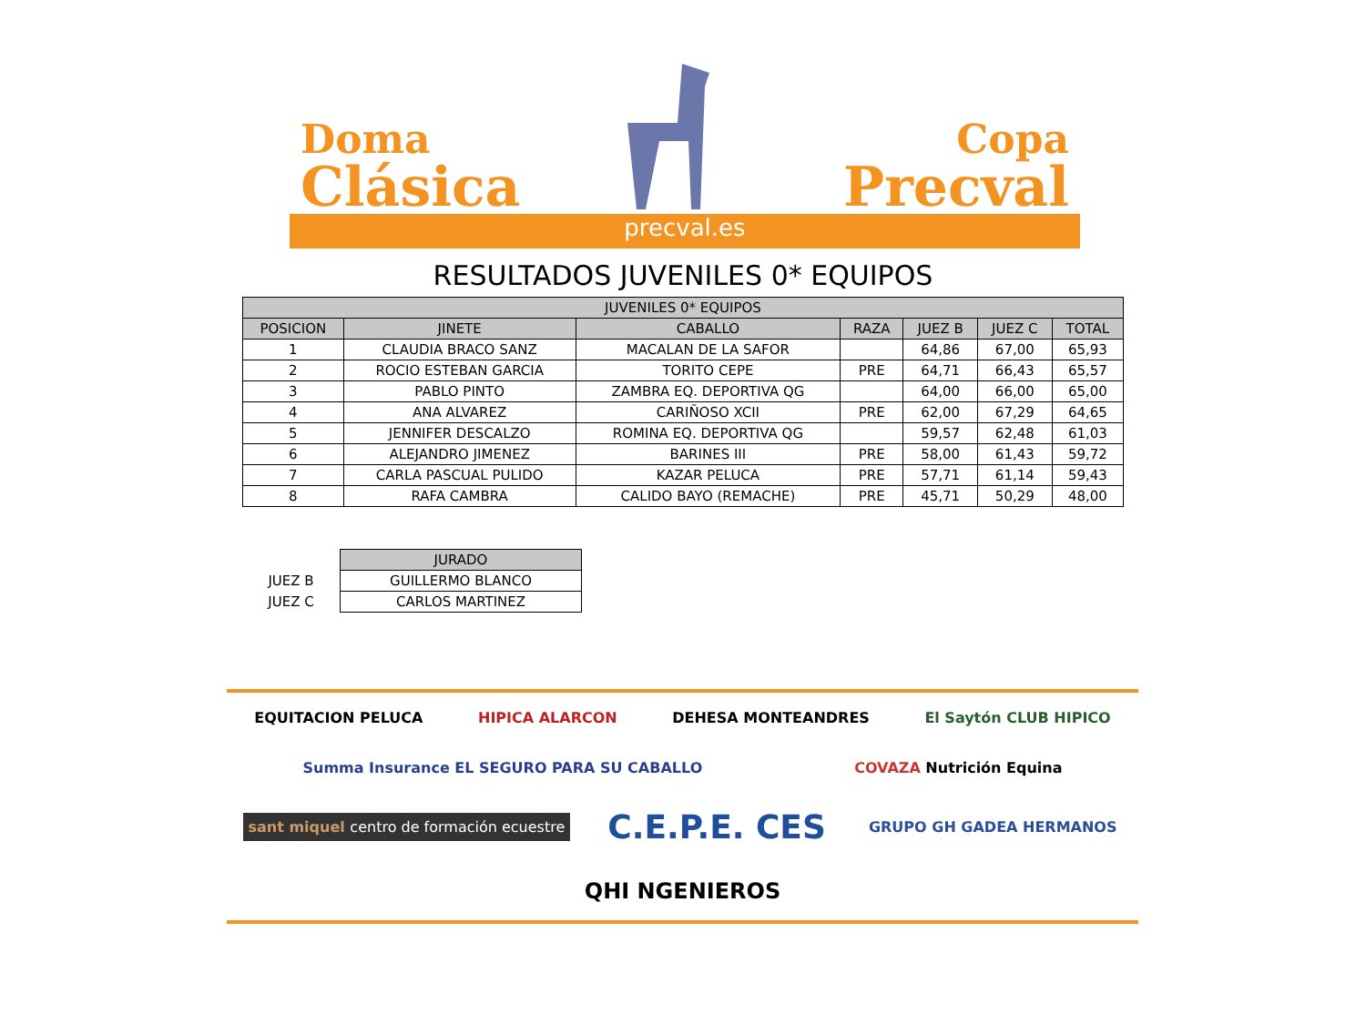Doma
Clásica
Copa
Precval
precval.es
RESULTADOS JUVENILES 0* EQUIPOS
| JUVENILES 0* EQUIPOS | | | | | | |
| --- | --- | --- | --- | --- | --- | --- |
| POSICION | JINETE | CABALLO | RAZA | JUEZ B | JUEZ C | TOTAL |
| 1 | CLAUDIA BRACO SANZ | MACALAN DE LA SAFOR | | 64,86 | 67,00 | 65,93 |
| 2 | ROCIO ESTEBAN GARCIA | TORITO CEPE | PRE | 64,71 | 66,43 | 65,57 |
| 3 | PABLO PINTO | ZAMBRA EQ. DEPORTIVA QG | | 64,00 | 66,00 | 65,00 |
| 4 | ANA ALVAREZ | CARIÑOSO XCII | PRE | 62,00 | 67,29 | 64,65 |
| 5 | JENNIFER DESCALZO | ROMINA EQ. DEPORTIVA QG | | 59,57 | 62,48 | 61,03 |
| 6 | ALEJANDRO JIMENEZ | BARINES III | PRE | 58,00 | 61,43 | 59,72 |
| 7 | CARLA PASCUAL PULIDO | KAZAR PELUCA | PRE | 57,71 | 61,14 | 59,43 |
| 8 | RAFA CAMBRA | CALIDO BAYO (REMACHE) | PRE | 45,71 | 50,29 | 48,00 |
| | JURADO |
| JUEZ B | GUILLERMO BLANCO |
| JUEZ C | CARLOS MARTINEZ |
EQUITACION PELUCA
HIPICA ALARCON
DEHESA MONTEANDRES
El Saytón CLUB HIPICO
Summa Insurance EL SEGURO PARA SU CABALLO
COVAZA Nutrición Equina
sant miquel centro de formación ecuestre
C.E.P.E. CES
GRUPO GH GADEA HERMANOS
QHI NGENIEROS